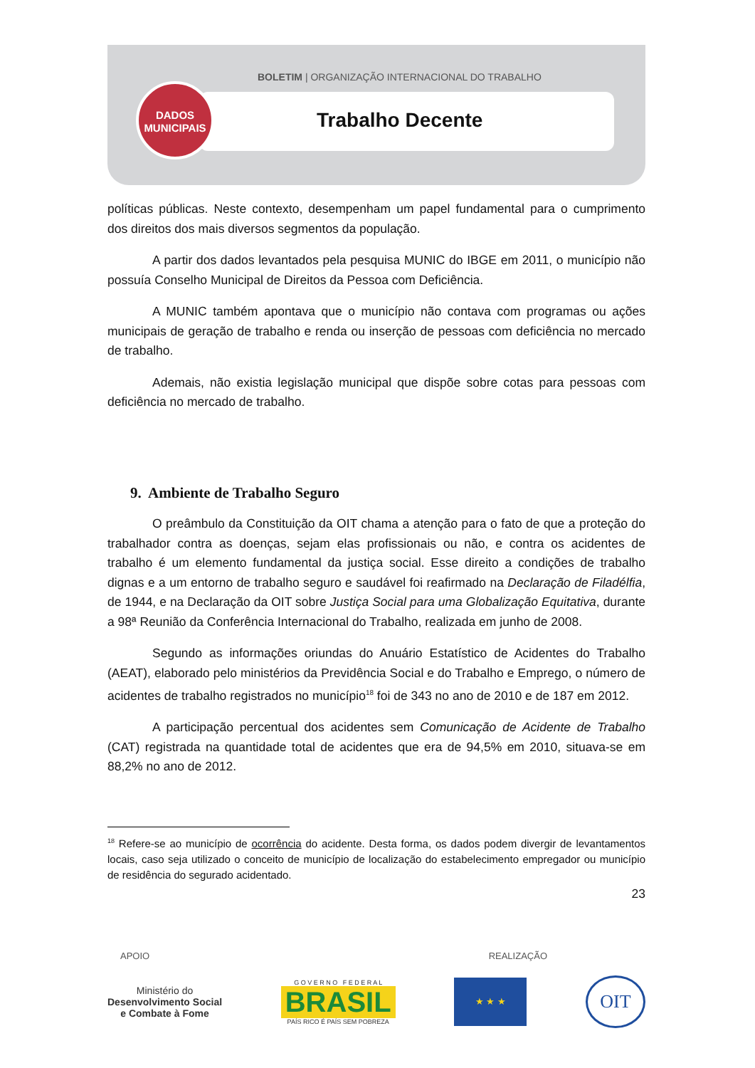BOLETIM | ORGANIZAÇÃO INTERNACIONAL DO TRABALHO
Trabalho Decente
DADOS
MUNICIPAIS
políticas públicas. Neste contexto, desempenham um papel fundamental para o cumprimento dos direitos dos mais diversos segmentos da população.
A partir dos dados levantados pela pesquisa MUNIC do IBGE em 2011, o município não possuía Conselho Municipal de Direitos da Pessoa com Deficiência.
A MUNIC também apontava que o município não contava com programas ou ações municipais de geração de trabalho e renda ou inserção de pessoas com deficiência no mercado de trabalho.
Ademais, não existia legislação municipal que dispõe sobre cotas para pessoas com deficiência no mercado de trabalho.
9. Ambiente de Trabalho Seguro
O preâmbulo da Constituição da OIT chama a atenção para o fato de que a proteção do trabalhador contra as doenças, sejam elas profissionais ou não, e contra os acidentes de trabalho é um elemento fundamental da justiça social. Esse direito a condições de trabalho dignas e a um entorno de trabalho seguro e saudável foi reafirmado na Declaração de Filadélfia, de 1944, e na Declaração da OIT sobre Justiça Social para uma Globalização Equitativa, durante a 98ª Reunião da Conferência Internacional do Trabalho, realizada em junho de 2008.
Segundo as informações oriundas do Anuário Estatístico de Acidentes do Trabalho (AEAT), elaborado pelo ministérios da Previdência Social e do Trabalho e Emprego, o número de acidentes de trabalho registrados no município<sup>18</sup> foi de 343 no ano de 2010 e de 187 em 2012.
A participação percentual dos acidentes sem Comunicação de Acidente de Trabalho (CAT) registrada na quantidade total de acidentes que era de 94,5% em 2010, situava-se em 88,2% no ano de 2012.
<sup>18</sup> Refere-se ao município de ocorrência do acidente. Desta forma, os dados podem divergir de levantamentos locais, caso seja utilizado o conceito de município de localização do estabelecimento empregador ou município de residência do segurado acidentado.
23
APOIO REALIZAÇÃO
Ministério do
Desenvolvimento Social
e Combate à Fome
G O V E R N O F E D E R A L
BRASIL
PAÍS RICO É PAÍS SEM POBREZA
★ ★ ★
OIT